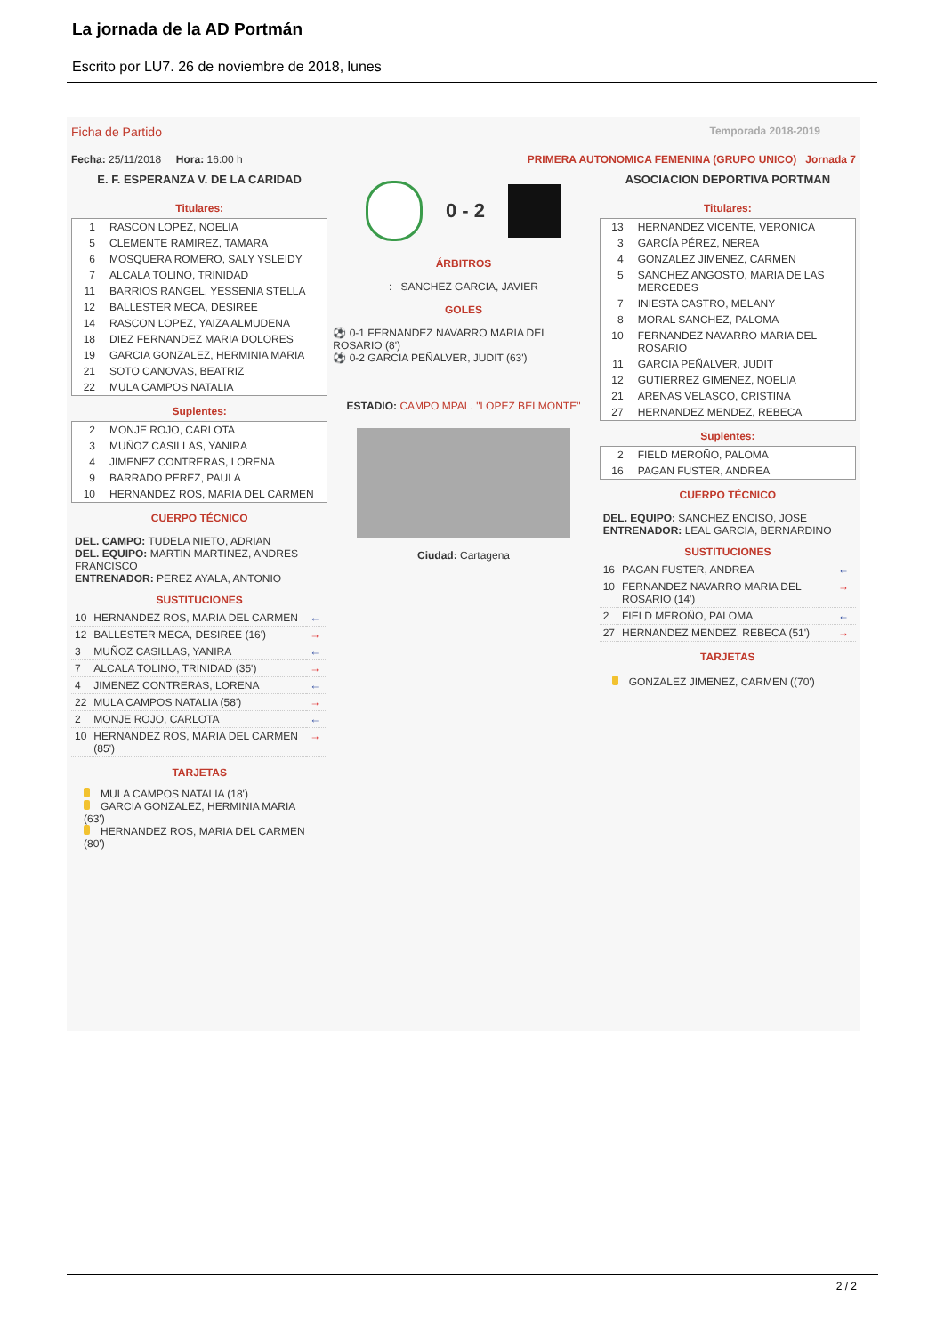La jornada de la AD Portmán
Escrito por LU7. 26 de noviembre de 2018, lunes
Ficha de Partido Temporada 2018-2019
Fecha: 25/11/2018 Hora: 16:00 h PRIMERA AUTONOMICA FEMENINA (GRUPO UNICO) Jornada 7
E. F. ESPERANZA V. DE LA CARIDAD
Titulares:
| 1 | RASCON LOPEZ, NOELIA |
| 5 | CLEMENTE RAMIREZ, TAMARA |
| 6 | MOSQUERA ROMERO, SALY YSLEIDY |
| 7 | ALCALA TOLINO, TRINIDAD |
| 11 | BARRIOS RANGEL, YESSENIA STELLA |
| 12 | BALLESTER MECA, DESIREE |
| 14 | RASCON LOPEZ, YAIZA ALMUDENA |
| 18 | DIEZ FERNANDEZ MARIA DOLORES |
| 19 | GARCIA GONZALEZ, HERMINIA MARIA |
| 21 | SOTO CANOVAS, BEATRIZ |
| 22 | MULA CAMPOS NATALIA |
Suplentes:
| 2 | MONJE ROJO, CARLOTA |
| 3 | MUÑOZ CASILLAS, YANIRA |
| 4 | JIMENEZ CONTRERAS, LORENA |
| 9 | BARRADO PEREZ, PAULA |
| 10 | HERNANDEZ ROS, MARIA DEL CARMEN |
CUERPO TÉCNICO
DEL. CAMPO: TUDELA NIETO, ADRIAN
DEL. EQUIPO: MARTIN MARTINEZ, ANDRES FRANCISCO
ENTRENADOR: PEREZ AYALA, ANTONIO
SUSTITUCIONES
| 10 | HERNANDEZ ROS, MARIA DEL CARMEN | ← |
| 12 | BALLESTER MECA, DESIREE (16') | → |
| 3 | MUÑOZ CASILLAS, YANIRA | ← |
| 7 | ALCALA TOLINO, TRINIDAD (35') | → |
| 4 | JIMENEZ CONTRERAS, LORENA | ← |
| 22 | MULA CAMPOS NATALIA (58') | → |
| 2 | MONJE ROJO, CARLOTA | ← |
| 10 | HERNANDEZ ROS, MARIA DEL CARMEN (85') | → |
TARJETAS
MULA CAMPOS NATALIA (18')
GARCIA GONZALEZ, HERMINIA MARIA (63')
HERNANDEZ ROS, MARIA DEL CARMEN (80')
0 - 2
ÁRBITROS
: SANCHEZ GARCIA, JAVIER
GOLES
⚽ 0-1 FERNANDEZ NAVARRO MARIA DEL ROSARIO (8')
⚽ 0-2 GARCIA PEÑALVER, JUDIT (63')
ESTADIO: CAMPO MPAL. "LOPEZ BELMONTE"
Ciudad: Cartagena
ASOCIACION DEPORTIVA PORTMAN
Titulares:
| 13 | HERNANDEZ VICENTE, VERONICA |
| 3 | GARCÍA PÉREZ, NEREA |
| 4 | GONZALEZ JIMENEZ, CARMEN |
| 5 | SANCHEZ ANGOSTO, MARIA DE LAS MERCEDES |
| 7 | INIESTA CASTRO, MELANY |
| 8 | MORAL SANCHEZ, PALOMA |
| 10 | FERNANDEZ NAVARRO MARIA DEL ROSARIO |
| 11 | GARCIA PEÑALVER, JUDIT |
| 12 | GUTIERREZ GIMENEZ, NOELIA |
| 21 | ARENAS VELASCO, CRISTINA |
| 27 | HERNANDEZ MENDEZ, REBECA |
Suplentes:
| 2 | FIELD MEROÑO, PALOMA |
| 16 | PAGAN FUSTER, ANDREA |
CUERPO TÉCNICO
DEL. EQUIPO: SANCHEZ ENCISO, JOSE
ENTRENADOR: LEAL GARCIA, BERNARDINO
SUSTITUCIONES
| 16 | PAGAN FUSTER, ANDREA | ← |
| 10 | FERNANDEZ NAVARRO MARIA DEL ROSARIO (14') | → |
| 2 | FIELD MEROÑO, PALOMA | ← |
| 27 | HERNANDEZ MENDEZ, REBECA (51') | → |
TARJETAS
GONZALEZ JIMENEZ, CARMEN ((70')
2 / 2